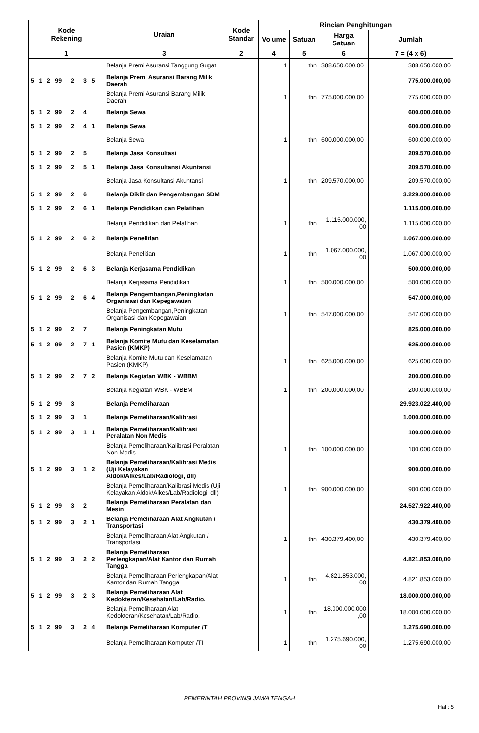| Kode Rekening | Uraian | Kode Standar | Rincian Penghitungan | | | |
| --- | --- | --- | --- | --- | --- | --- |
| | | | Volume | Satuan | Harga Satuan | Jumlah |
| 1 | 3 | 2 | 4 | 5 | 6 | 7 = (4 x 6) |
| | Belanja Premi Asuransi Tanggung Gugat | | 1 | thn | 388.650.000,00 | 388.650.000,00 |
| 5 1 2 99 2 3 5 | Belanja Premi Asuransi Barang Milik Daerah | | | | | 775.000.000,00 |
| | Belanja Premi Asuransi Barang Milik Daerah | | 1 | thn | 775.000.000,00 | 775.000.000,00 |
| 5 1 2 99 2 4 | Belanja Sewa | | | | | 600.000.000,00 |
| 5 1 2 99 2 4 1 | Belanja Sewa | | | | | 600.000.000,00 |
| | Belanja Sewa | | 1 | thn | 600.000.000,00 | 600.000.000,00 |
| 5 1 2 99 2 5 | Belanja Jasa Konsultasi | | | | | 209.570.000,00 |
| 5 1 2 99 2 5 1 | Belanja Jasa Konsultansi Akuntansi | | | | | 209.570.000,00 |
| | Belanja Jasa Konsultansi Akuntansi | | 1 | thn | 209.570.000,00 | 209.570.000,00 |
| 5 1 2 99 2 6 | Belanja Diklit dan Pengembangan SDM | | | | | 3.229.000.000,00 |
| 5 1 2 99 2 6 1 | Belanja Pendidikan dan Pelatihan | | | | | 1.115.000.000,00 |
| | Belanja Pendidikan dan Pelatihan | | 1 | thn | 1.115.000.000, 00 | 1.115.000.000,00 |
| 5 1 2 99 2 6 2 | Belanja Penelitian | | | | | 1.067.000.000,00 |
| | Belanja Penelitian | | 1 | thn | 1.067.000.000, 00 | 1.067.000.000,00 |
| 5 1 2 99 2 6 3 | Belanja Kerjasama Pendidikan | | | | | 500.000.000,00 |
| | Belanja Kerjasama Pendidikan | | 1 | thn | 500.000.000,00 | 500.000.000,00 |
| 5 1 2 99 2 6 4 | Belanja Pengembangan,Peningkatan Organisasi dan Kepegawaian | | | | | 547.000.000,00 |
| | Belanja Pengembangan,Peningkatan Organisasi dan Kepegawaian | | 1 | thn | 547.000.000,00 | 547.000.000,00 |
| 5 1 2 99 2 7 | Belanja Peningkatan Mutu | | | | | 825.000.000,00 |
| 5 1 2 99 2 7 1 | Belanja Komite Mutu dan Keselamatan Pasien (KMKP) | | | | | 625.000.000,00 |
| | Belanja Komite Mutu dan Keselamatan Pasien (KMKP) | | 1 | thn | 625.000.000,00 | 625.000.000,00 |
| 5 1 2 99 2 7 2 | Belanja Kegiatan WBK - WBBM | | | | | 200.000.000,00 |
| | Belanja Kegiatan WBK - WBBM | | 1 | thn | 200.000.000,00 | 200.000.000,00 |
| 5 1 2 99 3 | Belanja Pemeliharaan | | | | | 29.923.022.400,00 |
| 5 1 2 99 3 1 | Belanja Pemeliharaan/Kalibrasi | | | | | 1.000.000.000,00 |
| 5 1 2 99 3 1 1 | Belanja Pemeliharaan/Kalibrasi Peralatan Non Medis | | | | | 100.000.000,00 |
| | Belanja Pemeliharaan/Kalibrasi Peralatan Non Medis | | 1 | thn | 100.000.000,00 | 100.000.000,00 |
| 5 1 2 99 3 1 2 | Belanja Pemeliharaan/Kalibrasi Medis (Uji Kelayakan Aldok/Alkes/Lab/Radiologi, dll) | | | | | 900.000.000,00 |
| | Belanja Pemeliharaan/Kalibrasi Medis (Uji Kelayakan Aldok/Alkes/Lab/Radiologi, dll) | | 1 | thn | 900.000.000,00 | 900.000.000,00 |
| 5 1 2 99 3 2 | Belanja Pemeliharaan Peralatan dan Mesin | | | | | 24.527.922.400,00 |
| 5 1 2 99 3 2 1 | Belanja Pemeliharaan Alat Angkutan / Transportasi | | | | | 430.379.400,00 |
| | Belanja Pemeliharaan Alat Angkutan / Transportasi | | 1 | thn | 430.379.400,00 | 430.379.400,00 |
| 5 1 2 99 3 2 2 | Belanja Pemeliharaan Perlengkapan/Alat Kantor dan Rumah Tangga | | | | | 4.821.853.000,00 |
| | Belanja Pemeliharaan Perlengkapan/Alat Kantor dan Rumah Tangga | | 1 | thn | 4.821.853.000, 00 | 4.821.853.000,00 |
| 5 1 2 99 3 2 3 | Belanja Pemeliharaan Alat Kedokteran/Kesehatan/Lab/Radio. | | | | | 18.000.000.000,00 |
| | Belanja Pemeliharaan Alat Kedokteran/Kesehatan/Lab/Radio. | | 1 | thn | 18.000.000.000 ,00 | 18.000.000.000,00 |
| 5 1 2 99 3 2 4 | Belanja Pemeliharaan Komputer /TI | | | | | 1.275.690.000,00 |
| | Belanja Pemeliharaan Komputer /TI | | 1 | thn | 1.275.690.000, 00 | 1.275.690.000,00 |
PEMERINTAH PROVINSI JAWA TENGAH
Hal : 5